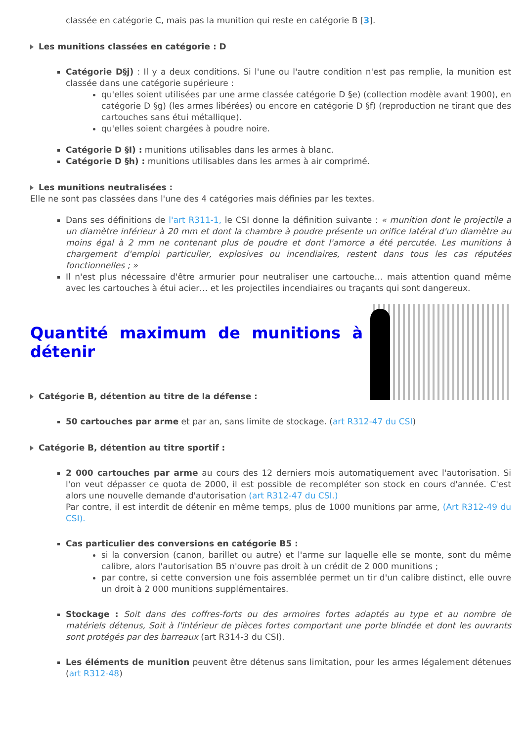classée en catégorie C, mais pas la munition qui reste en catégorie B [3].
Les munitions classées en catégorie : D
Catégorie D§j) : Il y a deux conditions. Si l'une ou l'autre condition n'est pas remplie, la munition est classée dans une catégorie supérieure :
qu'elles soient utilisées par une arme classée catégorie D §e) (collection modèle avant 1900), en catégorie D §g) (les armes libérées) ou encore en catégorie D §f) (reproduction ne tirant que des cartouches sans étui métallique).
qu'elles soient chargées à poudre noire.
Catégorie D §I) : munitions utilisables dans les armes à blanc.
Catégorie D §h) : munitions utilisables dans les armes à air comprimé.
Les munitions neutralisées :
Elle ne sont pas classées dans l'une des 4 catégories mais définies par les textes.
Dans ses définitions de l'art R311-1, le CSI donne la définition suivante : « munition dont le projectile a un diamètre inférieur à 20 mm et dont la chambre à poudre présente un orifice latéral d'un diamètre au moins égal à 2 mm ne contenant plus de poudre et dont l'amorce a été percutée. Les munitions à chargement d'emploi particulier, explosives ou incendiaires, restent dans tous les cas réputées fonctionnelles ; »
Il n'est plus nécessaire d'être armurier pour neutraliser une cartouche… mais attention quand même avec les cartouches à étui acier… et les projectiles incendiaires ou traçants qui sont dangereux.
Quantité maximum de munitions à détenir
Catégorie B, détention au titre de la défense :
50 cartouches par arme et par an, sans limite de stockage. (art R312-47 du CSI)
Catégorie B, détention au titre sportif :
2 000 cartouches par arme au cours des 12 derniers mois automatiquement avec l'autorisation. Si l'on veut dépasser ce quota de 2000, il est possible de recompléter son stock en cours d'année. C'est alors une nouvelle demande d'autorisation (art R312-47 du CSI.)
Par contre, il est interdit de détenir en même temps, plus de 1000 munitions par arme, (Art R312-49 du CSI).
Cas particulier des conversions en catégorie B5 :
si la conversion (canon, barillet ou autre) et l'arme sur laquelle elle se monte, sont du même calibre, alors l'autorisation B5 n'ouvre pas droit à un crédit de 2 000 munitions ;
par contre, si cette conversion une fois assemblée permet un tir d'un calibre distinct, elle ouvre un droit à 2 000 munitions supplémentaires.
Stockage : Soit dans des coffres-forts ou des armoires fortes adaptés au type et au nombre de matériels détenus, Soit à l'intérieur de pièces fortes comportant une porte blindée et dont les ouvrants sont protégés par des barreaux (art R314-3 du CSI).
Les éléments de munition peuvent être détenus sans limitation, pour les armes légalement détenues (art R312-48)